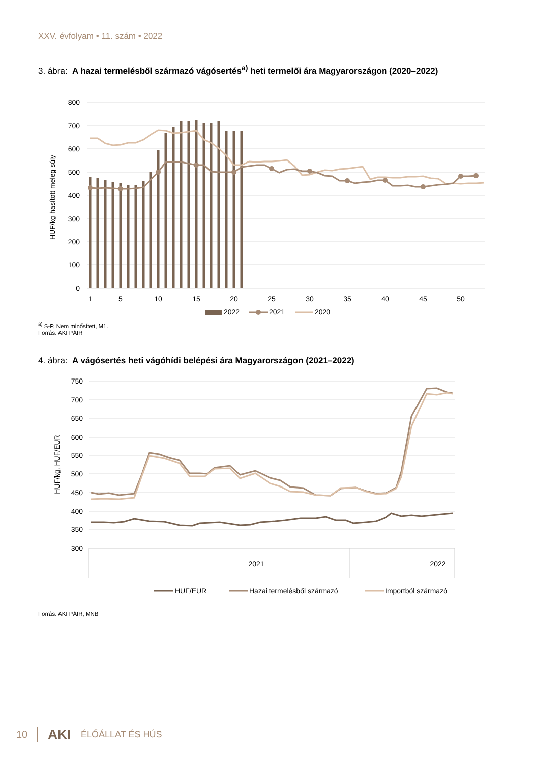XXV. évfolyam • 11. szám • 2022
3. ábra: A hazai termelésből származó vágósertés<sup>a)</sup> heti termelői ára Magyarországon (2020–2022)
800
700
600
500
400
300
200
100
0
HUF/kg hasított meleg súly
1
5
10
15
20
25
30
35
40
45
50
2022
2021
2020
<sup>a)</sup> S-P, Nem minősített, M1.
Forrás: AKI PÁIR
4. ábra: A vágósertés heti vágóhídi belépési ára Magyarországon (2021–2022)
750
700
650
600
550
500
450
400
350
300
HUF/kg, HUF/EUR
2021
2022
HUF/EUR
Hazai termelésből származó
Importból származó
Forrás: AKI PÁIR, MNB
10 AKI ÉLŐÁLLAT ÉS HÚS